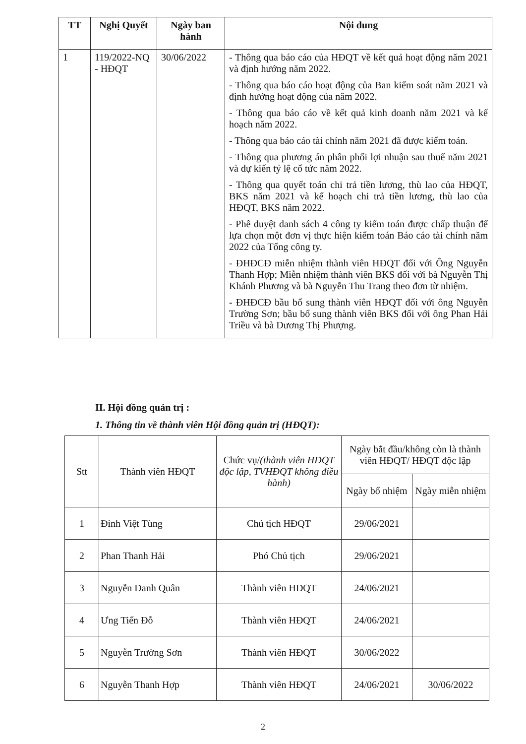| TT | Nghị Quyết | Ngày ban hành | Nội dung |
| --- | --- | --- | --- |
| 1 | 119/2022-NQ - HĐQT | 30/06/2022 | - Thông qua báo cáo của HĐQT về kết quả hoạt động năm 2021 và định hướng năm 2022. - Thông qua báo cáo hoạt động của Ban kiểm soát năm 2021 và định hướng hoạt động của năm 2022. - Thông qua báo cáo về kết quả kinh doanh năm 2021 và kế hoạch năm 2022. - Thông qua báo cáo tài chính năm 2021 đã được kiểm toán. - Thông qua phương án phân phối lợi nhuận sau thuế năm 2021 và dự kiến tỷ lệ cổ tức năm 2022. - Thông qua quyết toán chi trả tiền lương, thù lao của HĐQT, BKS năm 2021 và kế hoạch chi trả tiền lương, thù lao của HĐQT, BKS năm 2022. - Phê duyệt danh sách 4 công ty kiểm toán được chấp thuận để lựa chọn một đơn vị thực hiện kiểm toán Báo cáo tài chính năm 2022 của Tổng công ty. - ĐHĐCĐ miễn nhiệm thành viên HĐQT đối với Ông Nguyễn Thanh Hợp; Miễn nhiệm thành viên BKS đối với bà Nguyễn Thị Khánh Phương và bà Nguyễn Thu Trang theo đơn từ nhiệm. - ĐHĐCĐ bầu bổ sung thành viên HĐQT đối với ông Nguyễn Trường Sơn; bầu bổ sung thành viên BKS đối với ông Phan Hải Triều và bà Dương Thị Phượng. |
II. Hội đồng quản trị :
1. Thông tin về thành viên Hội đồng quản trị (HĐQT):
| Stt | Thành viên HĐQT | Chức vụ/ (thành viên HĐQT độc lập, TVHĐQT không điều hành) | Ngày bắt đầu/không còn là thành viên HĐQT/ HĐQT độc lập | |
| --- | --- | --- | --- | --- |
| | | | Ngày bổ nhiệm | Ngày miễn nhiệm |
| 1 | Đinh Việt Tùng | Chủ tịch HĐQT | 29/06/2021 | |
| 2 | Phan Thanh Hải | Phó Chủ tịch | 29/06/2021 | |
| 3 | Nguyễn Danh Quân | Thành viên HĐQT | 24/06/2021 | |
| 4 | Ưng Tiến Đỗ | Thành viên HĐQT | 24/06/2021 | |
| 5 | Nguyễn Trường Sơn | Thành viên HĐQT | 30/06/2022 | |
| 6 | Nguyễn Thanh Hợp | Thành viên HĐQT | 24/06/2021 | 30/06/2022 |
2